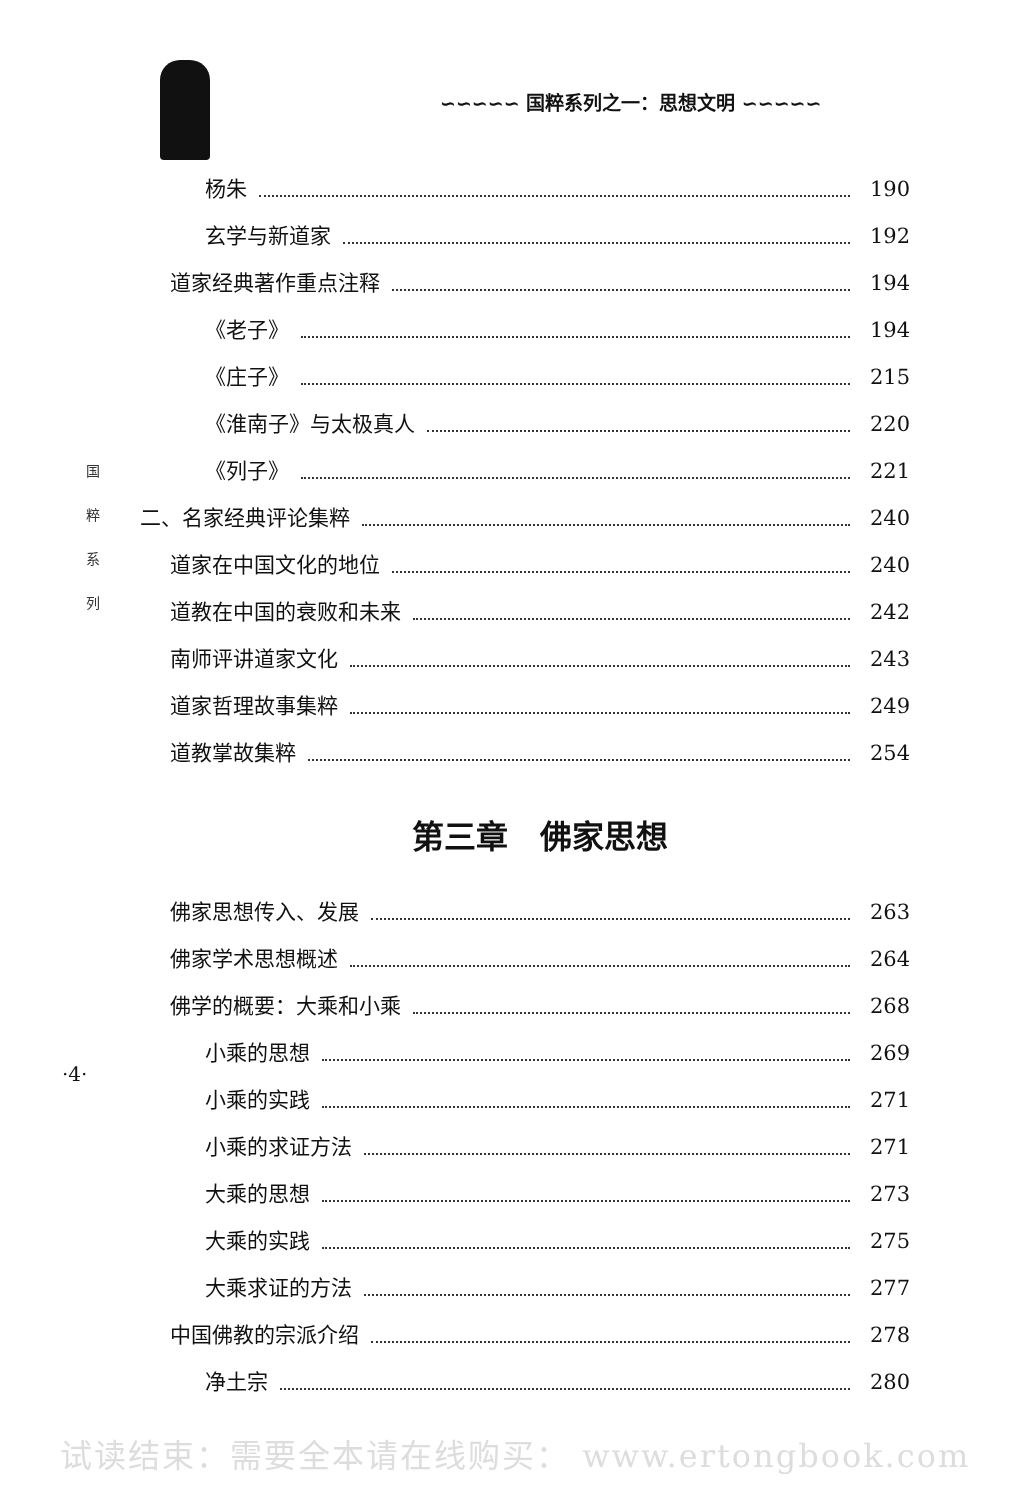∽∽∽∽∽ 国粹系列之一：思想文明 ∽∽∽∽∽
杨朱 190
玄学与新道家 192
道家经典著作重点注释 194
《老子》 194
《庄子》 215
《淮南子》与太极真人 220
《列子》 221
二、名家经典评论集粹 240
道家在中国文化的地位 240
道教在中国的衰败和未来 242
南师评讲道家文化 243
道家哲理故事集粹 249
道教掌故集粹 254
第三章　佛家思想
佛家思想传入、发展 263
佛家学术思想概述 264
佛学的概要：大乘和小乘 268
小乘的思想 269
小乘的实践 271
小乘的求证方法 271
大乘的思想 273
大乘的实践 275
大乘求证的方法 277
中国佛教的宗派介绍 278
净土宗 280
国
粹
系
列
·4·
试读结束：需要全本请在线购买： www.ertongbook.com